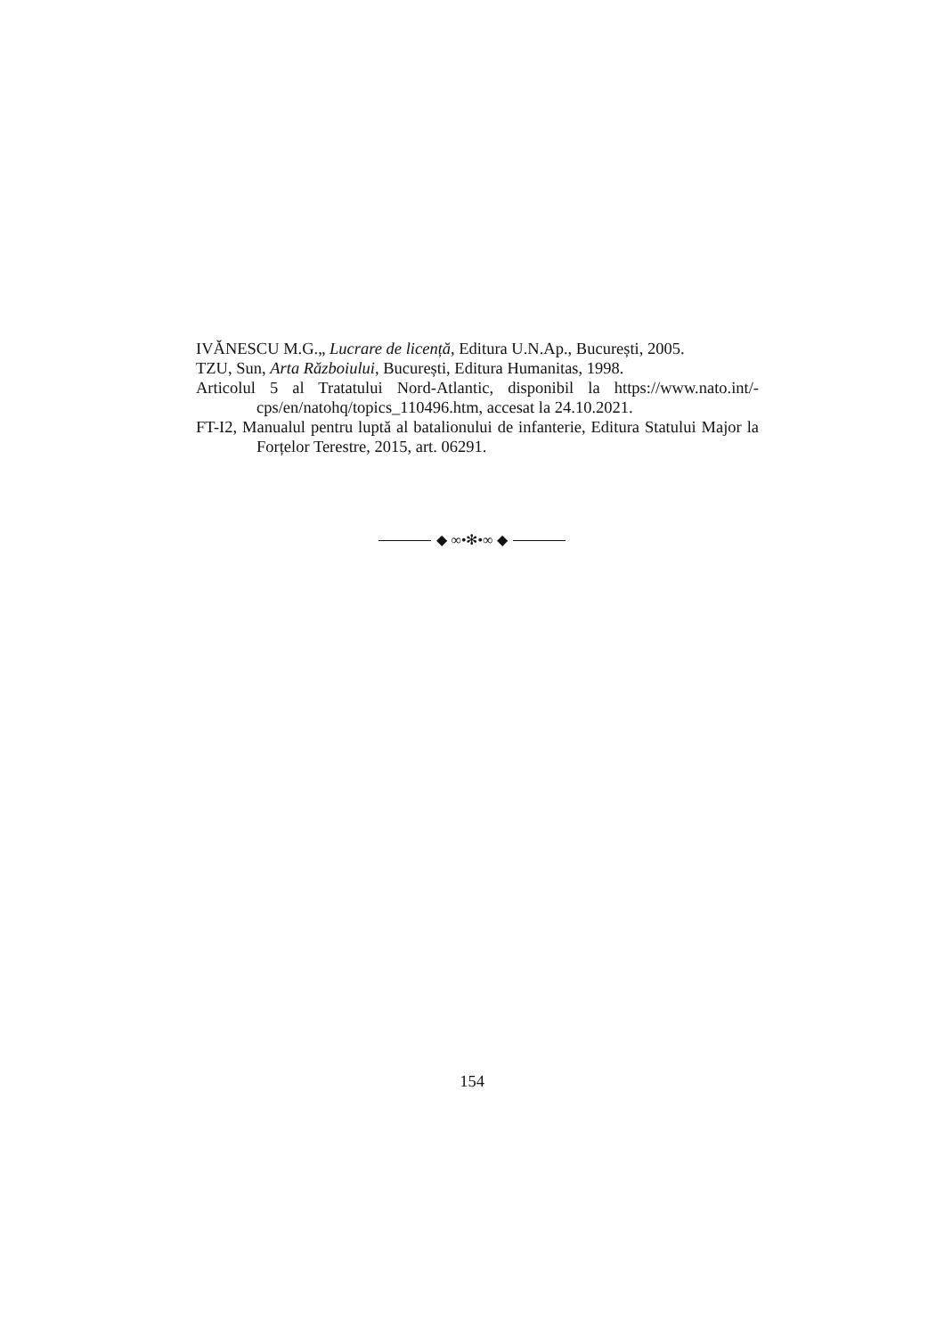IVĂNESCU M.G.„ Lucrare de licență, Editura U.N.Ap., București, 2005.
TZU, Sun, Arta Războiului, București, Editura Humanitas, 1998.
Articolul 5 al Tratatului Nord-Atlantic, disponibil la https://www.nato.int/-cps/en/natohq/topics_110496.htm, accesat la 24.10.2021.
FT-I2, Manualul pentru luptă al batalionului de infanterie, Editura Statului Major la Forțelor Terestre, 2015, art. 06291.
◆ ∞•✻•∞ ◆
154